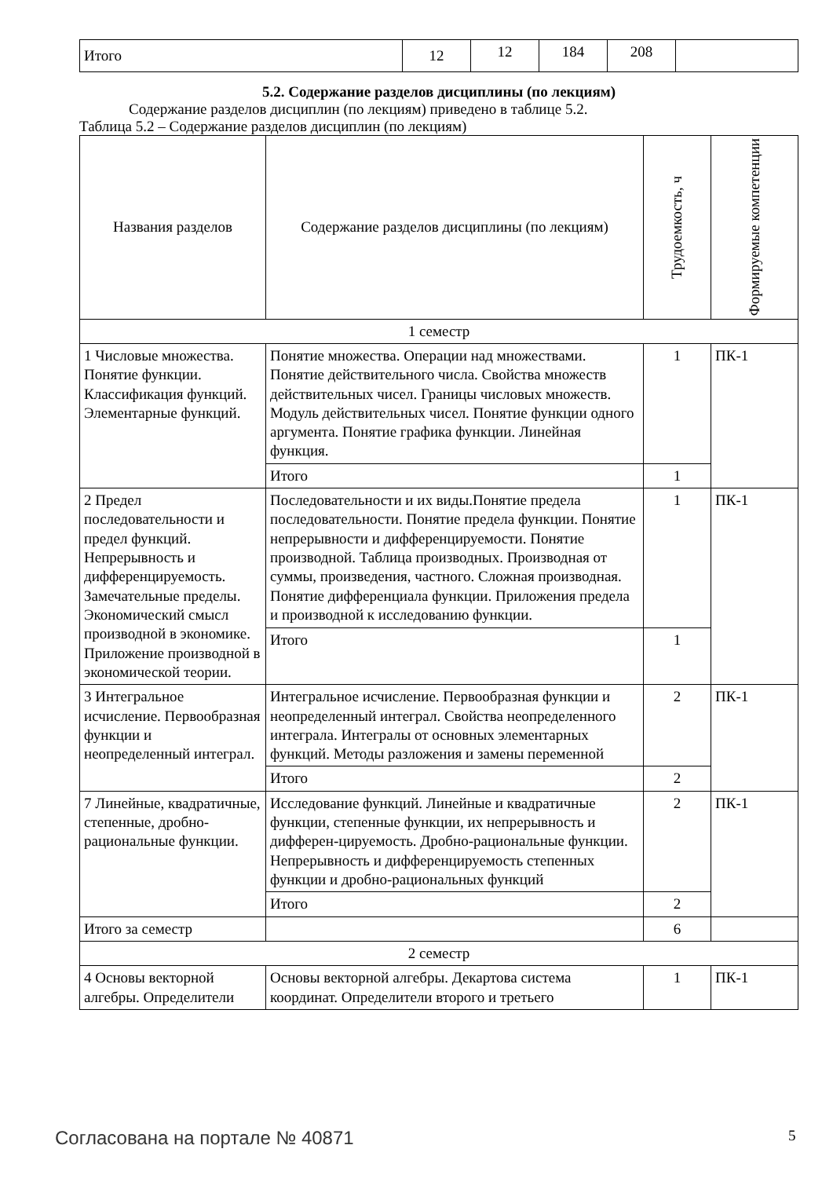| Итого | 12 | 12 | 184 | 208 | |
5.2. Содержание разделов дисциплины (по лекциям)
Содержание разделов дисциплин (по лекциям) приведено в таблице 5.2.
Таблица 5.2 – Содержание разделов дисциплин (по лекциям)
| Названия разделов | Содержание разделов дисциплины (по лекциям) | Трудоемкость, ч | Формируемые компетенции |
| --- | --- | --- | --- |
| 1 семестр | | | |
| 1 Числовые множества. Понятие функции. Классификация функций. Элементарные функций. | Понятие множества. Операции над множествами. Понятие действительного числа. Свойства множеств действительных чисел. Границы числовых множеств. Модуль действительных чисел. Понятие функции одного аргумента. Понятие графика функции. Линейная функция. | 1 | ПК-1 |
| | Итого | 1 | |
| 2 Предел последовательности и предел функций. Непрерывность и дифференцируемость. Замечательные пределы. Экономический смысл производной в экономике. Приложение производной в экономической теории. | Последовательности и их виды.Понятие предела последовательности. Понятие предела функции. Понятие непрерывности и дифференцируемости. Понятие производной. Таблица производных. Производная от суммы, произведения, частного. Сложная производная. Понятие дифференциала функции. Приложения предела и производной к исследованию функции. | 1 | ПК-1 |
| | Итого | 1 | |
| 3 Интегральное исчисление. Первообразная функции и неопределенный интеграл. | Интегральное исчисление. Первообразная функции и неопределенный интеграл. Свойства неопределенного интеграла. Интегралы от основных элементарных функций. Методы разложения и замены переменной | 2 | ПК-1 |
| | Итого | 2 | |
| 7 Линейные, квадратичные, степенные, дробно-рациональные функции. | Исследование функций. Линейные и квадратичные функции, степенные функции, их непрерывность и дифферен-цируемость. Дробно-рациональные функции. Непрерывность и дифференцируемость степенных функции и дробно-рациональных функций | 2 | ПК-1 |
| | Итого | 2 | |
| Итого за семестр | | 6 | |
| 2 семестр | | | |
| 4 Основы векторной алгебры. Определители | Основы векторной алгебры. Декартова система координат. Определители второго и третьего | 1 | ПК-1 |
Согласована на портале № 40871 5